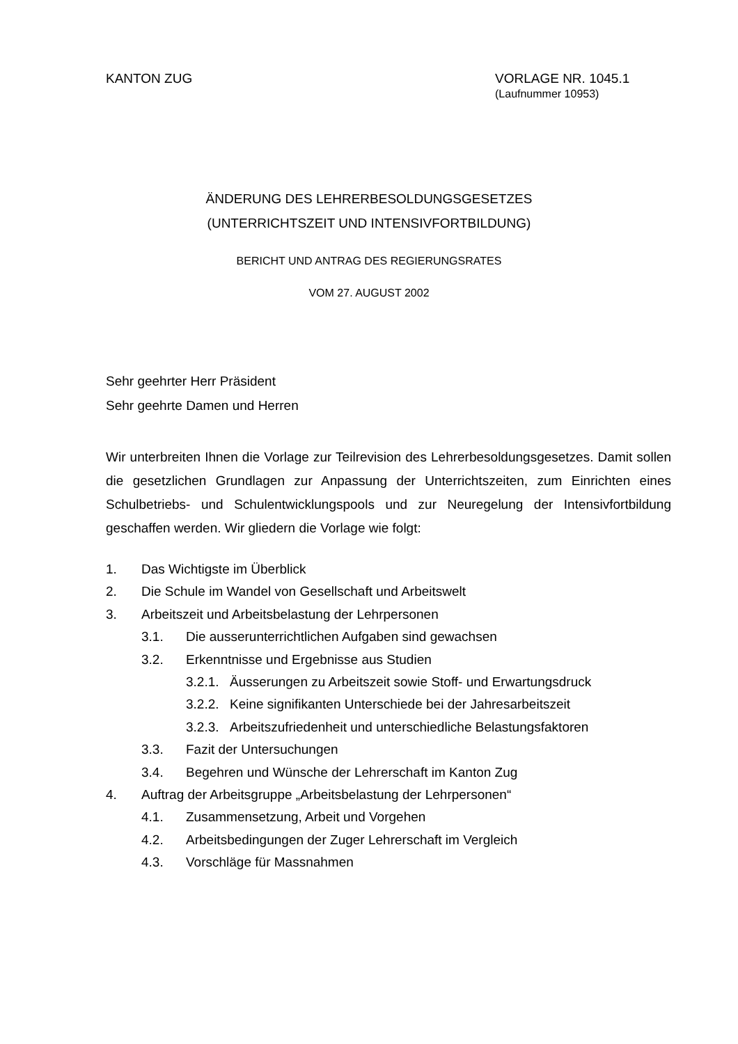KANTON ZUG VORLAGE NR. 1045.1
(Laufnummer 10953)
ÄNDERUNG DES LEHRERBESOLDUNGSGESETZES
(UNTERRICHTSZEIT UND INTENSIVFORTBILDUNG)
BERICHT UND ANTRAG DES REGIERUNGSRATES
VOM 27. AUGUST 2002
Sehr geehrter Herr Präsident
Sehr geehrte Damen und Herren
Wir unterbreiten Ihnen die Vorlage zur Teilrevision des Lehrerbesoldungsgesetzes. Damit sollen die gesetzlichen Grundlagen zur Anpassung der Unterrichtszeiten, zum Einrichten eines Schulbetriebs- und Schulentwicklungspools und zur Neuregelung der Intensivfortbildung geschaffen werden. Wir gliedern die Vorlage wie folgt:
1. Das Wichtigste im Überblick
2. Die Schule im Wandel von Gesellschaft und Arbeitswelt
3. Arbeitszeit und Arbeitsbelastung der Lehrpersonen
3.1. Die ausserunterrichtlichen Aufgaben sind gewachsen
3.2. Erkenntnisse und Ergebnisse aus Studien
3.2.1. Äusserungen zu Arbeitszeit sowie Stoff- und Erwartungsdruck
3.2.2. Keine signifikanten Unterschiede bei der Jahresarbeitszeit
3.2.3. Arbeitszufriedenheit und unterschiedliche Belastungsfaktoren
3.3. Fazit der Untersuchungen
3.4. Begehren und Wünsche der Lehrerschaft im Kanton Zug
4. Auftrag der Arbeitsgruppe „Arbeitsbelastung der Lehrpersonen“
4.1. Zusammensetzung, Arbeit und Vorgehen
4.2. Arbeitsbedingungen der Zuger Lehrerschaft im Vergleich
4.3. Vorschläge für Massnahmen